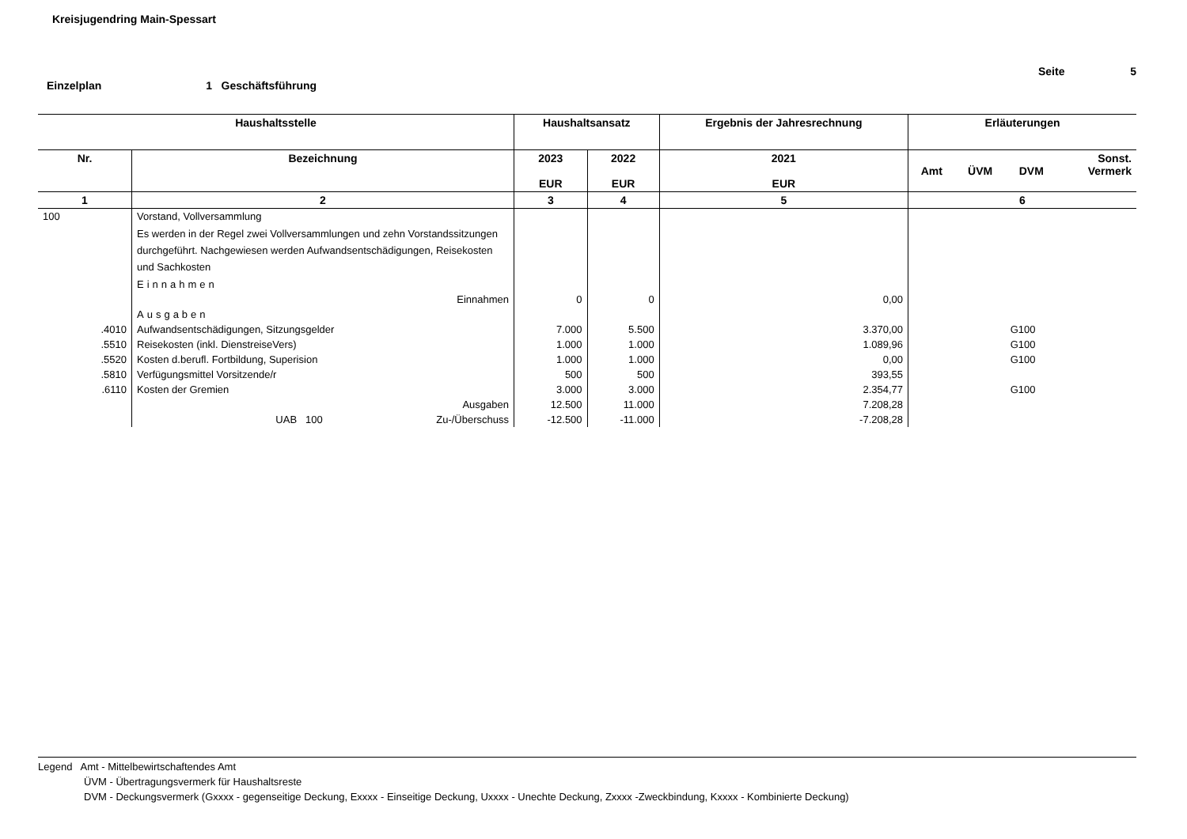Kreisjugendring Main-Spessart
Seite 5
Einzelplan 1 Geschäftsführung
| Haushaltsstelle | | Haushaltsansatz | | Ergebnis der Jahresrechnung | Erläuterungen | | | |
| --- | --- | --- | --- | --- | --- | --- | --- | --- |
| Nr. | Bezeichnung | 2023 EUR | 2022 EUR | 2021 EUR | Amt | ÜVM | DVM | Sonst. Vermerk |
| 1 | 2 | 3 | 4 | 5 | 6 | | | |
| 100 | Vorstand, Vollversammlung | | | | | | | |
| | Es werden in der Regel zwei Vollversammlungen und zehn Vorstandssitzungen durchgeführt. Nachgewiesen werden Aufwandsentschädigungen, Reisekosten und Sachkosten | | | | | | | |
| | Einnahmen | | | | | | | |
| | Einnahmen | 0 | 0 | 0,00 | | | | |
| | Ausgaben | | | | | | | |
| .4010 | Aufwandsentschädigungen, Sitzungsgelder | 7.000 | 5.500 | 3.370,00 | | | G100 | |
| .5510 | Reisekosten (inkl. DienstreiseVers) | 1.000 | 1.000 | 1.089,96 | | | G100 | |
| .5520 | Kosten d.berufl. Fortbildung, Superision | 1.000 | 1.000 | 0,00 | | | G100 | |
| .5810 | Verfügungsmittel Vorsitzende/r | 500 | 500 | 393,55 | | | | |
| .6110 | Kosten der Gremien | 3.000 | 3.000 | 2.354,77 | | | G100 | |
| | Ausgaben | 12.500 | 11.000 | 7.208,28 | | | | |
| | UAB 100 Zu-/Überschuss | -12.500 | -11.000 | -7.208,28 | | | | |
Legend Amt - Mittelbewirtschaftendes Amt
ÜVM - Übertragungsvermerk für Haushaltsreste
DVM - Deckungsvermerk (Gxxxx - gegenseitige Deckung, Exxxx - Einseitige Deckung, Uxxxx - Unechte Deckung, Zxxxx -Zweckbindung, Kxxxx - Kombinierte Deckung)